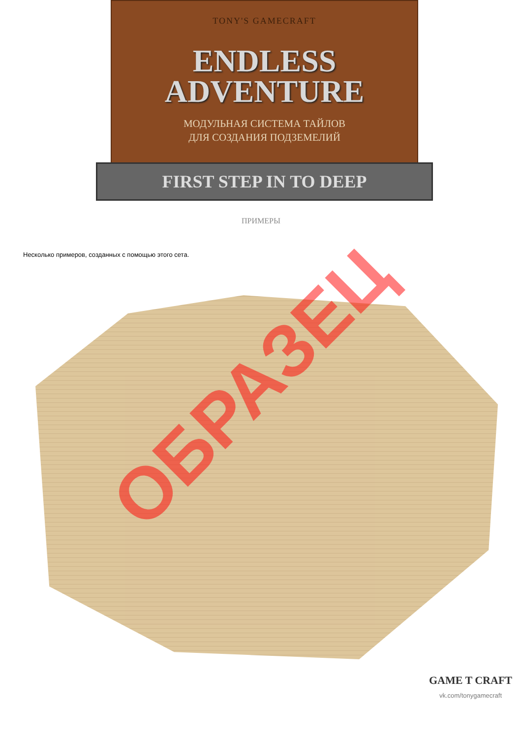TONY'S GAMECRAFT
ENDLESS
ADVENTURE
МОДУЛЬНАЯ СИСТЕМА ТАЙЛОВ
ДЛЯ СОЗДАНИЯ ПОДЗЕМЕЛИЙ
FIRST STEP IN TO DEEP
ПРИМЕРЫ
Несколько примеров, созданных с помощью этого сета.
ОБРАЗЕЦ
GAME T CRAFT
vk.com/tonygamecraft